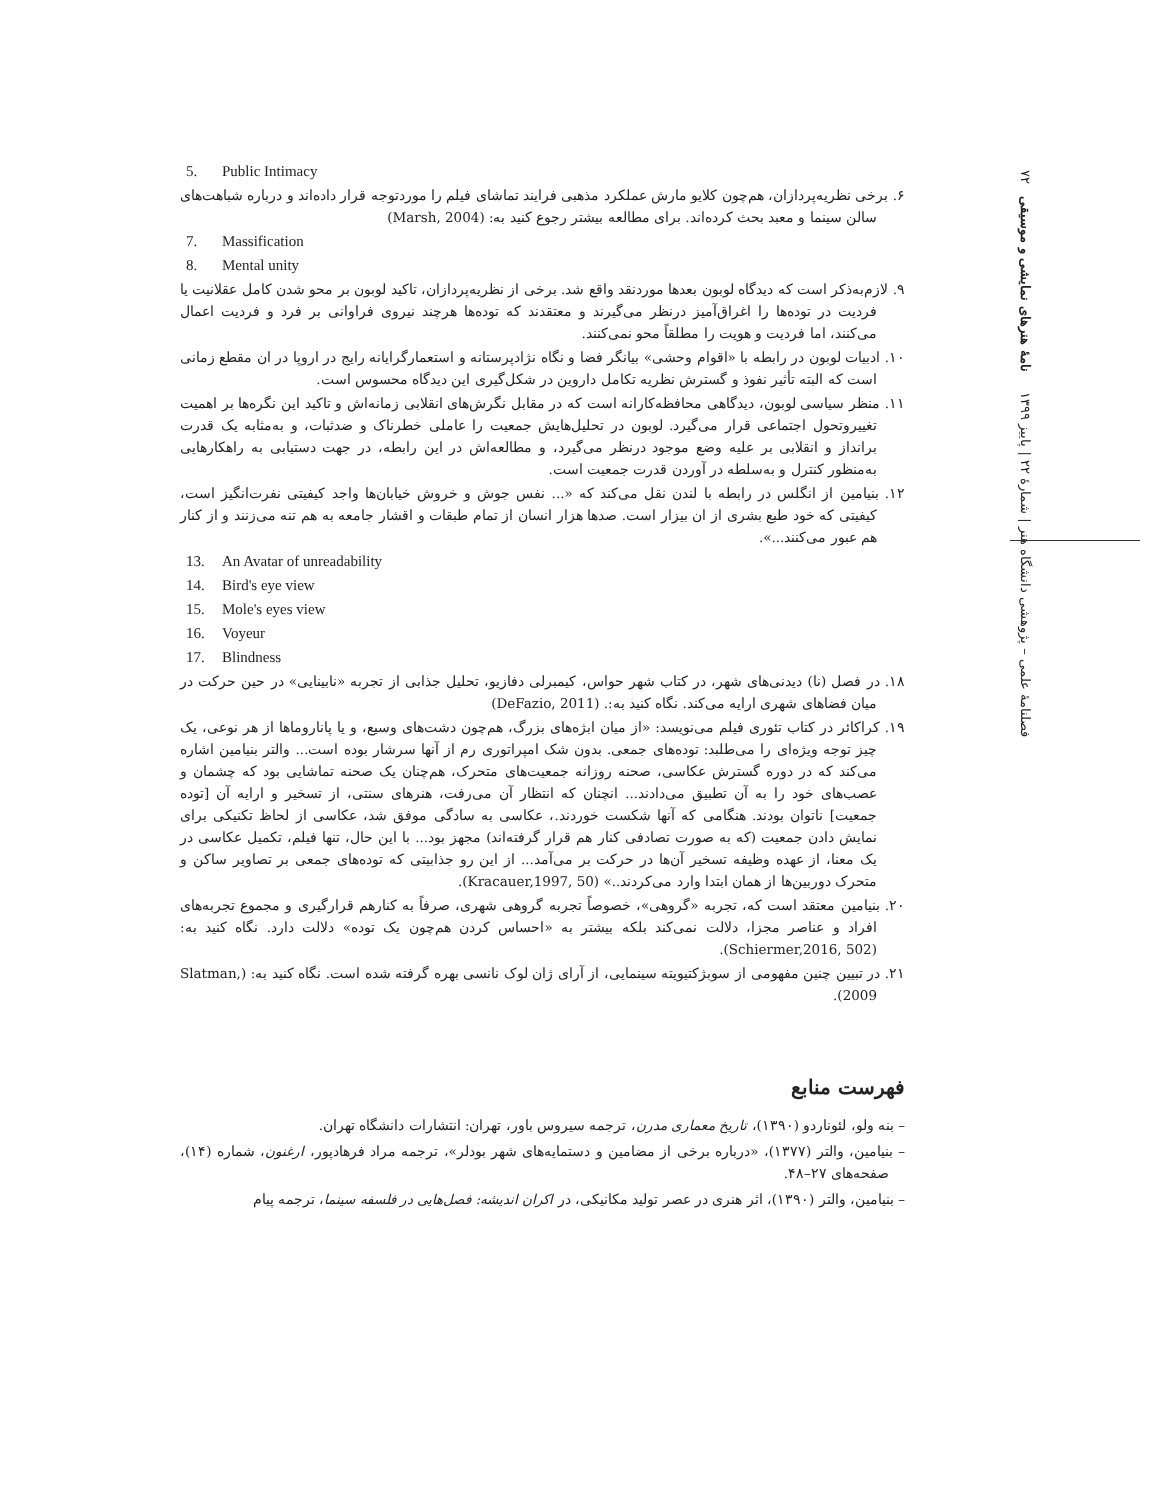فصلنامهٔ علمی – پژوهشی دانشگاه هنر | شمارهٔ ۲۲ | پاییز ۱۳۹۹ نامهٔ هنرهای نمایشی و موسیقی ۷۲
5. Public Intimacy
۶. برخی نظریه‌پردازان، هم‌چون کلایو مارش عملکرد مذهبی فرایند تماشای فیلم را موردتوجه قرار داده‌اند و درباره شباهت‌های سالن سینما و معبد بحث کرده‌اند. برای مطالعه بیشتر رجوع کنید به: (Marsh, 2004)
7. Massification
8. Mental unity
۹. لازم‌به‌ذکر است که دیدگاه لوبون بعدها موردنقد واقع شد. برخی از نظریه‌پردازان، تاکید لوبون بر محو شدن کامل عقلانیت یا فردیت در توده‌ها را اغراق‌آمیز درنظر می‌گیرند و معتقدند که توده‌ها هرچند نیروی فراوانی بر فرد و فردیت اعمال می‌کنند، اما فردیت و هویت را مطلقاً محو نمی‌کنند.
۱۰. ادبیات لوبون در رابطه با «اقوام وحشی» بیانگر فضا و نگاه نژادپرستانه و استعمارگرایانه رایج در اروپا در ان مقطع زمانی است که البته تأثیر نفوذ و گسترش نظریه تکامل داروین در شکل‌گیری این دیدگاه محسوس است.
۱۱. منظر سیاسی لوبون، دیدگاهی محافظه‌کارانه است که در مقابل نگرش‌های انقلابی زمانه‌اش و تاکید این نگره‌ها بر اهمیت تغییروتحول اجتماعی قرار می‌گیرد. لوبون در تحلیل‌هایش جمعیت را عاملی خطرناک و ضدثبات، و به‌مثابه یک قدرت برانداز و انقلابی بر علیه وضع موجود درنظر می‌گیرد، و مطالعه‌اش در این رابطه، در جهت دستیابی به راهکارهایی به‌منظور کنترل و به‌سلطه در آوردن قدرت جمعیت است.
۱۲. بنیامین از انگلس در رابطه با لندن نقل می‌کند که «... نفس جوش و خروش خیابان‌ها واجد کیفیتی نفرت‌انگیز است، کیفیتی که خود طبع بشری از ان بیزار است. صدها هزار انسان از تمام طبقات و اقشار جامعه به هم تنه می‌زنند و از کنار هم عبور می‌کنند...».
13. An Avatar of unreadability
14. Bird's eye view
15. Mole's eyes view
16. Voyeur
17. Blindness
۱۸. در فصل (نا) دیدنی‌های شهر، در کتاب شهر حواس، کیمبرلی دفازیو، تحلیل جذابی از تجربه «نابینایی» در حین حرکت در میان فضاهای شهری ارایه می‌کند. نگاه کنید به:. (DeFazio, 2011)
۱۹. کراکائر در کتاب تئوری فیلم می‌نویسد: «از میان ابژه‌های بزرگ، هم‌چون دشت‌های وسیع، و یا پاناروماها از هر نوعی، یک چیز توجه ویژه‌ای را می‌طلبد: توده‌های جمعی. بدون شک امپراتوری رم از آنها سرشار بوده است... والتر بنیامین اشاره می‌کند که در دوره گسترش عکاسی، صحنه روزانه جمعیت‌های متحرک، هم‌چنان یک صحنه تماشایی بود که چشمان و عصب‌های خود را به آن تطبیق می‌دادند... انچنان که انتظار آن می‌رفت، هنرهای سنتی، از تسخیر و ارایه آن [توده جمعیت] ناتوان بودند. هنگامی که آنها شکست خوردند.، عکاسی به سادگی موفق شد، عکاسی از لحاظ تکنیکی برای نمایش دادن جمعیت (که به صورت تصادفی کنار هم قرار گرفته‌اند) مجهز بود... با این حال، تنها فیلم، تکمیل عکاسی در یک معنا، از عهده وظیفه تسخیر آن‌ها در حرکت بر می‌آمد... از این رو جذابیتی که توده‌های جمعی بر تصاویر ساکن و متحرک دوربین‌ها از همان ابتدا وارد می‌کردند..» (Kracauer,1997, 50).
۲۰. بنیامین معتقد است که، تجربه «گروهی»، خصوصاً تجربه گروهی شهری، صرفاً به کنارهم قرارگیری و مجموع تجربه‌های افراد و عناصر مجزا، دلالت نمی‌کند بلکه بیشتر به «احساس کردن هم‌چون یک توده» دلالت دارد. نگاه کنید به: (Schiermer,2016, 502).
۲۱. در تبیین چنین مفهومی از سوبژکتیویته سینمایی، از آرای ژان لوک نانسی بهره گرفته شده است. نگاه کنید به: (Slatman, 2009).
فهرست منابع
– بنه ولو، لئوناردو (۱۳۹۰)، تاریخ معماری مدرن، ترجمه سیروس باور، تهران: انتشارات دانشگاه تهران.
– بنیامین، والتر (۱۳۷۷)، «درباره برخی از مضامین و دستمایه‌های شهر بودلر»، ترجمه مراد فرهادپور، ارغنون، شماره (۱۴)، صفحه‌های ۲۷–۴۸.
– بنیامین، والتر (۱۳۹۰)، اثر هنری در عصر تولید مکانیکی، در اکران اندیشه: فصل‌هایی در فلسفه سینما، ترجمه پیام